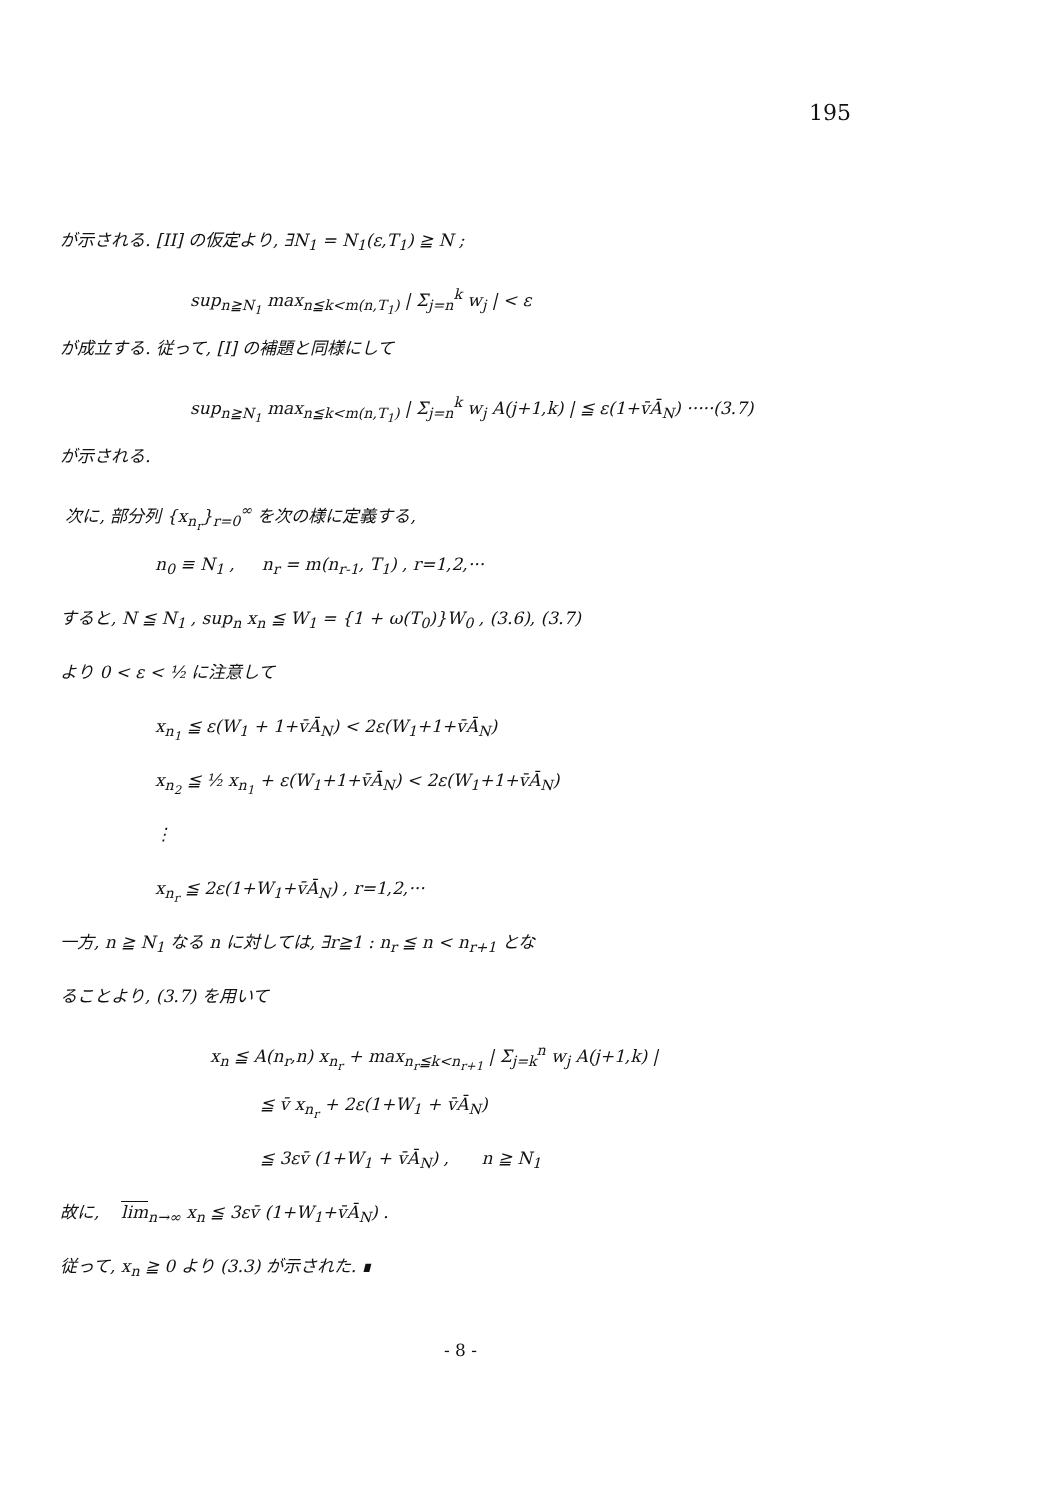195
が示される. [II] の仮定より, ∃N<sub>1</sub> = N<sub>1</sub>(ε,T<sub>1</sub>) ≧ N ;
sup<sub>n≧N<sub>1</sub></sub> max<sub>n≦k<m(n,T<sub>1</sub>)</sub> | Σ<sub>j=n</sub><sup>k</sup> w<sub>j</sub> | < ε
が成立する. 従って, [I] の補題と同様にして
sup<sub>n≧N<sub>1</sub></sub> max<sub>n≦k<m(n,T<sub>1</sub>)</sub> | Σ<sub>j=n</sub><sup>k</sup> w<sub>j</sub> A(j+1,k) | ≦ ε(1+v̄Ā<sub>N</sub>) ·····(3.7)
が示される.
次に, 部分列 {x<sub>n<sub>r</sub></sub>}<sub>r=0</sub><sup>∞</sup> を次の様に定義する,
n<sub>0</sub> ≡ N<sub>1</sub> , n<sub>r</sub> = m(n<sub>r-1</sub>, T<sub>1</sub>) , r=1,2,···
すると, N ≦ N<sub>1</sub> , sup<sub>n</sub> x<sub>n</sub> ≦ W<sub>1</sub> = {1 + ω(T<sub>0</sub>)}W<sub>0</sub> , (3.6), (3.7)
より 0 < ε < ½ に注意して
x<sub>n<sub>1</sub></sub> ≦ ε(W<sub>1</sub> + 1+v̄Ā<sub>N</sub>) < 2ε(W<sub>1</sub>+1+v̄Ā<sub>N</sub>)
x<sub>n<sub>2</sub></sub> ≦ ½ x<sub>n<sub>1</sub></sub> + ε(W<sub>1</sub>+1+v̄Ā<sub>N</sub>) < 2ε(W<sub>1</sub>+1+v̄Ā<sub>N</sub>)
⋮
x<sub>n<sub>r</sub></sub> ≦ 2ε(1+W<sub>1</sub>+v̄Ā<sub>N</sub>) , r=1,2,···
一方, n ≧ N<sub>1</sub> なる n に対しては, ∃r≧1 : n<sub>r</sub> ≦ n < n<sub>r+1</sub> とな
ることより, (3.7) を用いて
x<sub>n</sub> ≦ A(n<sub>r</sub>,n) x<sub>n<sub>r</sub></sub> + max<sub>n<sub>r</sub>≦k<n<sub>r+1</sub></sub> | Σ<sub>j=k</sub><sup>n</sup> w<sub>j</sub> A(j+1,k) |
≦ v̄ x<sub>n<sub>r</sub></sub> + 2ε(1+W<sub>1</sub> + v̄Ā<sub>N</sub>)
≦ 3εv̄ (1+W<sub>1</sub> + v̄Ā<sub>N</sub>) , n ≧ N<sub>1</sub>
故に, lim<sub>n→∞</sub> x<sub>n</sub> ≦ 3εv̄ (1+W<sub>1</sub>+v̄Ā<sub>N</sub>) .
従って, x<sub>n</sub> ≧ 0 より (3.3) が示された. ∎
- 8 -